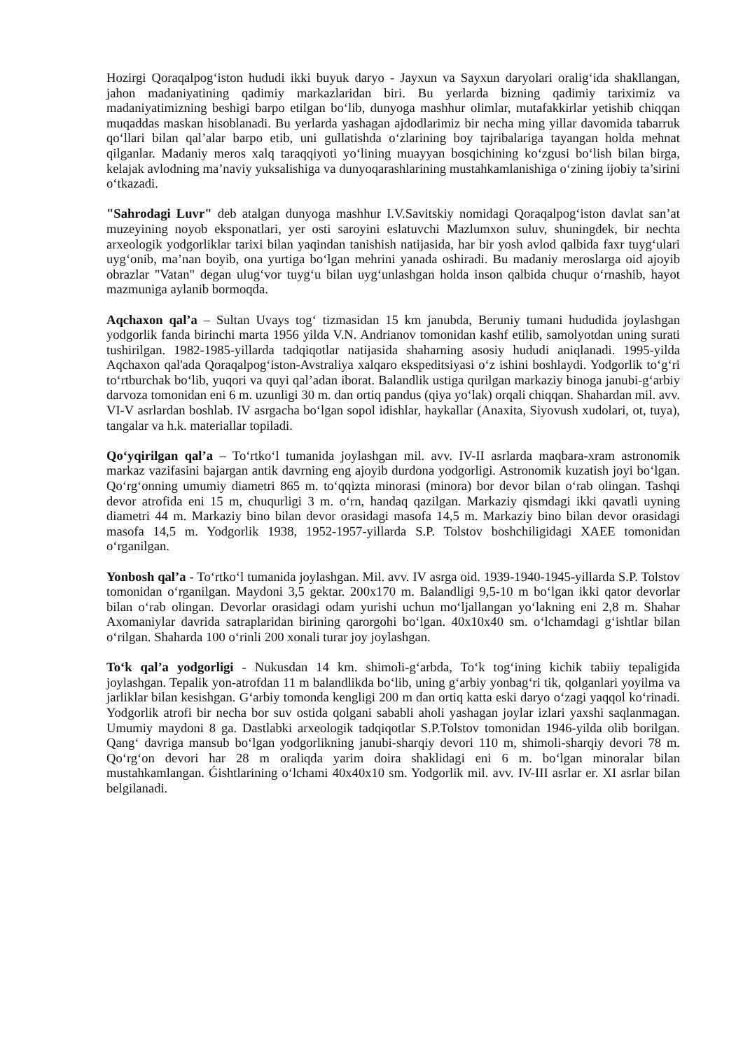Hozirgi Qoraqalpog‘iston hududi ikki buyuk daryo - Jayxun va Sayxun daryolari oralig‘ida shakllangan, jahon madaniyatining qadimiy markazlaridan biri. Bu yerlarda bizning qadimiy tariximiz va madaniyatimizning beshigi barpo etilgan bo‘lib, dunyoga mashhur olimlar, mutafakkirlar yetishib chiqqan muqaddas maskan hisoblanadi. Bu yerlarda yashagan ajdodlarimiz bir necha ming yillar davomida tabarruk qo‘llari bilan qal’alar barpo etib, uni gullatishda o‘zlarining boy tajribalariga tayangan holda mehnat qilganlar. Madaniy meros xalq taraqqiyoti yo‘lining muayyan bosqichining ko‘zgusi bo‘lish bilan birga, kelajak avlodning ma’naviy yuksalishiga va dunyoqarashlarining mustahkamlanishiga o‘zining ijobiy ta’sirini o‘tkazadi.
"Sahrodagi Luvr" deb atalgan dunyoga mashhur I.V.Savitskiy nomidagi Qoraqalpog‘iston davlat san’at muzeyining noyob eksponatlari, yer osti saroyini eslatuvchi Mazlumxon suluv, shuningdek, bir nechta arxeologik yodgorliklar tarixi bilan yaqindan tanishish natijasida, har bir yosh avlod qalbida faxr tuyg‘ulari uyg‘onib, ma’nan boyib, ona yurtiga bo‘lgan mehrini yanada oshiradi. Bu madaniy meroslarga oid ajoyib obrazlar "Vatan" degan ulug‘vor tuyg‘u bilan uyg‘unlashgan holda inson qalbida chuqur o‘rnashib, hayot mazmuniga aylanib bormoqda.
Aqchaxon qal’a – Sultan Uvays tog‘ tizmasidan 15 km janubda, Beruniy tumani hududida joylashgan yodgorlik fanda birinchi marta 1956 yilda V.N. Andrianov tomonidan kashf etilib, samolyotdan uning surati tushirilgan. 1982-1985-yillarda tadqiqotlar natijasida shaharning asosiy hududi aniqlanadi. 1995-yilda Aqchaxon qal'ada Qoraqalpog‘iston-Avstraliya xalqaro ekspeditsiyasi o‘z ishini boshlaydi. Yodgorlik to‘g‘ri to‘rtburchak bo‘lib, yuqori va quyi qal’adan iborat. Balandlik ustiga qurilgan markaziy binoga janubi-g‘arbiy darvoza tomonidan eni 6 m. uzunligi 30 m. dan ortiq pandus (qiya yo‘lak) orqali chiqqan. Shahardan mil. avv. VI-V asrlardan boshlab. IV asrgacha bo‘lgan sopol idishlar, haykallar (Anaxita, Siyovush xudolari, ot, tuya), tangalar va h.k. materiallar topiladi.
Qo‘yqirilgan qal’a – To‘rtko‘l tumanida joylashgan mil. avv. IV-II asrlarda maqbara-xram astronomik markaz vazifasini bajargan antik davrning eng ajoyib durdona yodgorligi. Astronomik kuzatish joyi bo‘lgan. Qo‘rg‘onning umumiy diametri 865 m. to‘qqizta minorasi (minora) bor devor bilan o‘rab olingan. Tashqi devor atrofida eni 15 m, chuqurligi 3 m. o‘rn, handaq qazilgan. Markaziy qismdagi ikki qavatli uyning diametri 44 m. Markaziy bino bilan devor orasidagi masofa 14,5 m. Markaziy bino bilan devor orasidagi masofa 14,5 m. Yodgorlik 1938, 1952-1957-yillarda S.P. Tolstov boshchiligidagi XAEE tomonidan o‘rganilgan.
Yonbosh qal’a - To‘rtko‘l tumanida joylashgan. Mil. avv. IV asrga oid. 1939-1940-1945-yillarda S.P. Tolstov tomonidan o‘rganilgan. Maydoni 3,5 gektar. 200x170 m. Balandligi 9,5-10 m bo‘lgan ikki qator devorlar bilan o‘rab olingan. Devorlar orasidagi odam yurishi uchun mo‘ljallangan yo‘lakning eni 2,8 m. Shahar Axomaniylar davrida satraplaridan birining qarorgohi bo‘lgan. 40x10x40 sm. o‘lchamdagi g‘ishtlar bilan o‘rilgan. Shaharda 100 o‘rinli 200 xonali turar joy joylashgan.
To‘k qal’a yodgorligi - Nukusdan 14 km. shimoli-g‘arbda, To‘k tog‘ining kichik tabiiy tepaligida joylashgan. Tepalik yon-atrofdan 11 m balandlikda bo‘lib, uning g‘arbiy yonbag‘ri tik, qolganlari yoyilma va jarliklar bilan kesishgan. G‘arbiy tomonda kengligi 200 m dan ortiq katta eski daryo o‘zagi yaqqol ko‘rinadi. Yodgorlik atrofi bir necha bor suv ostida qolgani sababli aholi yashagan joylar izlari yaxshi saqlanmagan. Umumiy maydoni 8 ga. Dastlabki arxeologik tadqiqotlar S.P.Tolstov tomonidan 1946-yilda olib borilgan. Qang‘ davriga mansub bo‘lgan yodgorlikning janubi-sharqiy devori 110 m, shimoli-sharqiy devori 78 m. Qo‘rg‘on devori har 28 m oraliqda yarim doira shaklidagi eni 6 m. bo‘lgan minoralar bilan mustahkamlangan. Ǵishtlarining o‘lchami 40x40x10 sm. Yodgorlik mil. avv. IV-III asrlar er. XI asrlar bilan belgilanadi.